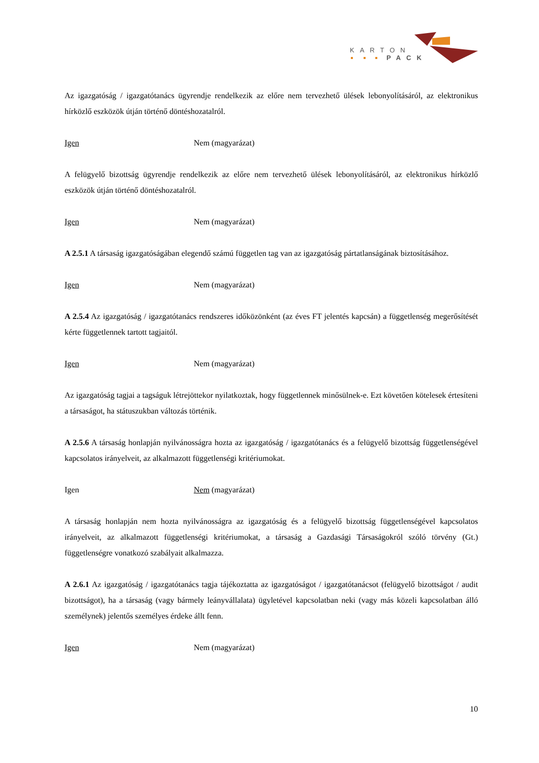KARTON
PACK
Az igazgatóság / igazgatótanács ügyrendje rendelkezik az előre nem tervezhető ülések lebonyolításáról, az elektronikus hírközlő eszközök útján történő döntéshozatalról.
Igen Nem (magyarázat)
A felügyelő bizottság ügyrendje rendelkezik az előre nem tervezhető ülések lebonyolításáról, az elektronikus hírközlő eszközök útján történő döntéshozatalról.
Igen Nem (magyarázat)
A 2.5.1 A társaság igazgatóságában elegendő számú független tag van az igazgatóság pártatlanságának biztosításához.
Igen Nem (magyarázat)
A 2.5.4 Az igazgatóság / igazgatótanács rendszeres időközönként (az éves FT jelentés kapcsán) a függetlenség megerősítését kérte függetlennek tartott tagjaitól.
Igen Nem (magyarázat)
Az igazgatóság tagjai a tagságuk létrejöttekor nyilatkoztak, hogy függetlennek minősülnek-e. Ezt követően kötelesek értesíteni a társaságot, ha státuszukban változás történik.
A 2.5.6 A társaság honlapján nyilvánosságra hozta az igazgatóság / igazgatótanács és a felügyelő bizottság függetlenségével kapcsolatos irányelveit, az alkalmazott függetlenségi kritériumokat.
Igen Nem (magyarázat)
A társaság honlapján nem hozta nyilvánosságra az igazgatóság és a felügyelő bizottság függetlenségével kapcsolatos irányelveit, az alkalmazott függetlenségi kritériumokat, a társaság a Gazdasági Társaságokról szóló törvény (Gt.) függetlenségre vonatkozó szabályait alkalmazza.
A 2.6.1 Az igazgatóság / igazgatótanács tagja tájékoztatta az igazgatóságot / igazgatótanácsot (felügyelő bizottságot / audit bizottságot), ha a társaság (vagy bármely leányvállalata) ügyletével kapcsolatban neki (vagy más közeli kapcsolatban álló személynek) jelentős személyes érdeke állt fenn.
Igen Nem (magyarázat)
10